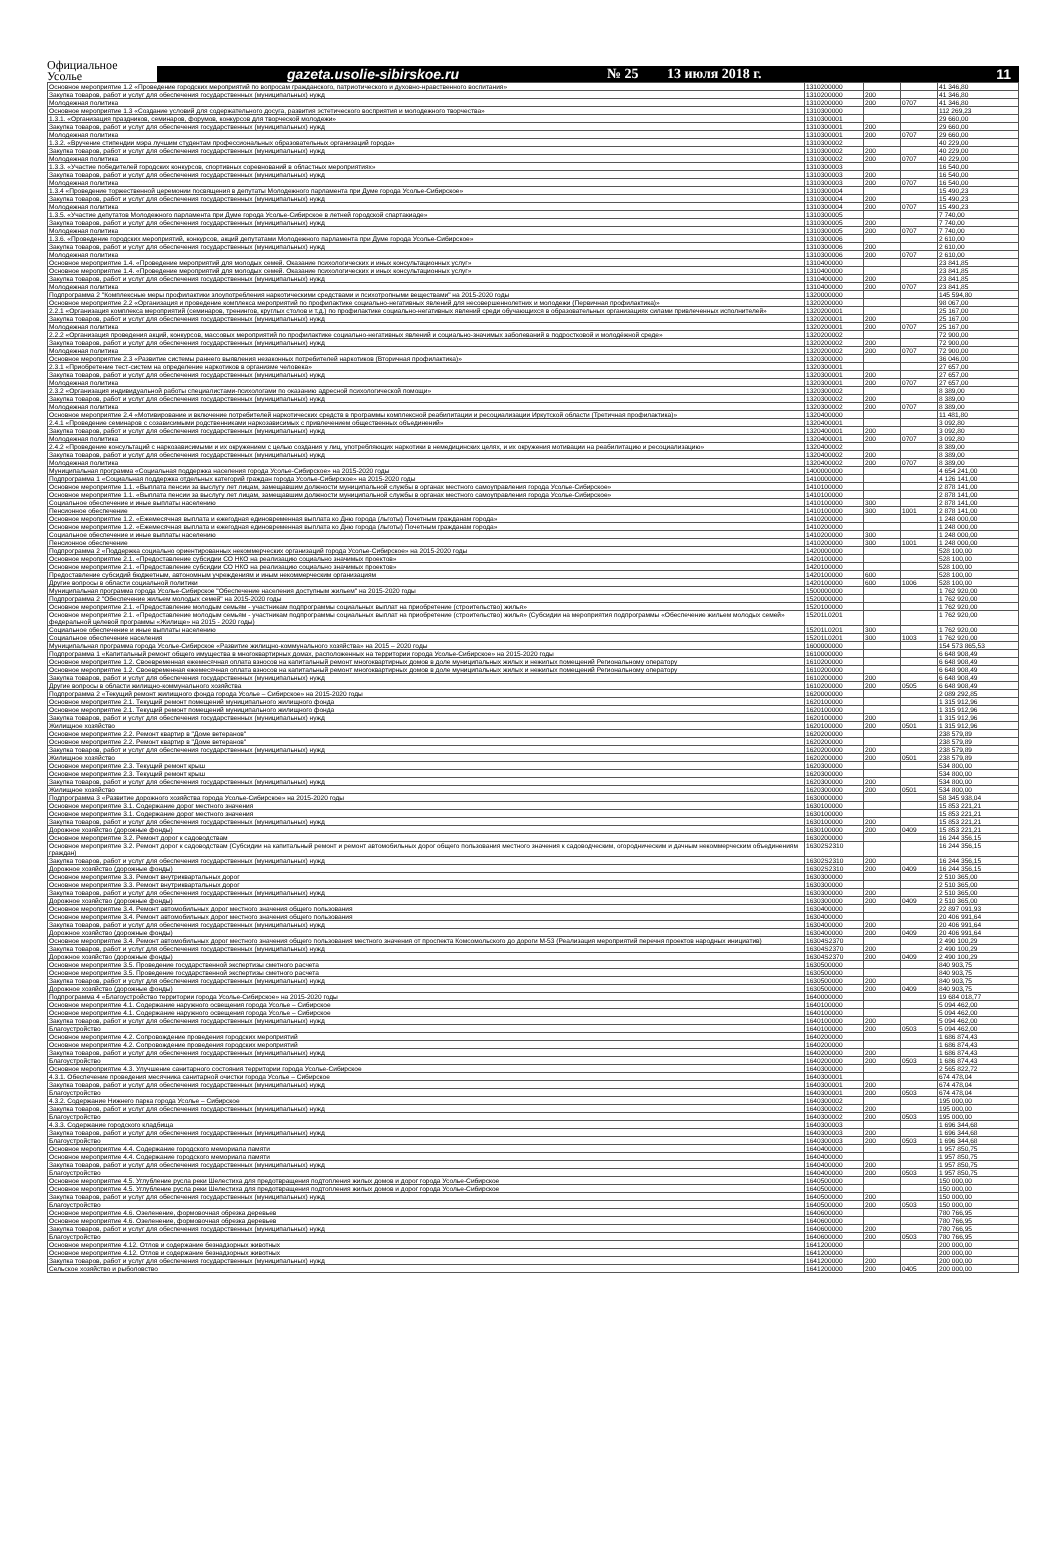Официальное
Усолье
gazeta.usolie-sibirskoe.ru № 25 13 июля 2018 г. 11
| Основное мероприятие 1.2 «Проведение городских мероприятий по вопросам гражданского, патриотического и духовно-нравственного воспитания» | 1310200000 | | | 41 346,80 |
| Закупка товаров, работ и услуг для обеспечения государственных (муниципальных) нужд | 1310200000 | 200 | | 41 346,80 |
| Молодежная политика | 1310200000 | 200 | 0707 | 41 346,80 |
| Основное мероприятие 1.3 «Создание условий для содержательного досуга, развития эстетического восприятия и молодежного творчества» | 1310300000 | | | 112 269,23 |
| 1.3.1. «Организация праздников, семинаров, форумов, конкурсов для творческой молодежи» | 1310300001 | | | 29 660,00 |
| Закупка товаров, работ и услуг для обеспечения государственных (муниципальных) нужд | 1310300001 | 200 | | 29 660,00 |
| Молодежная политика | 1310300001 | 200 | 0707 | 29 660,00 |
| 1.3.2. «Вручение стипендии мэра лучшим студентам профессиональных образовательных организаций города» | 1310300002 | | | 40 229,00 |
| Закупка товаров, работ и услуг для обеспечения государственных (муниципальных) нужд | 1310300002 | 200 | | 40 229,00 |
| Молодежная политика | 1310300002 | 200 | 0707 | 40 229,00 |
| 1.3.3. «Участие победителей городских конкурсов, спортивных соревнований в областных мероприятиях» | 1310300003 | | | 16 540,00 |
| Закупка товаров, работ и услуг для обеспечения государственных (муниципальных) нужд | 1310300003 | 200 | | 16 540,00 |
| Молодежная политика | 1310300003 | 200 | 0707 | 16 540,00 |
| 1.3.4 «Проведение торжественной церемонии посвящения в депутаты Молодежного парламента при Думе города Усолье-Сибирское» | 1310300004 | | | 15 490,23 |
| Закупка товаров, работ и услуг для обеспечения государственных (муниципальных) нужд | 1310300004 | 200 | | 15 490,23 |
| Молодежная политика | 1310300004 | 200 | 0707 | 15 490,23 |
| 1.3.5. «Участие депутатов Молодежного парламента при Думе города Усолье-Сибирское в летней городской спартакиаде» | 1310300005 | | | 7 740,00 |
| Закупка товаров, работ и услуг для обеспечения государственных (муниципальных) нужд | 1310300005 | 200 | | 7 740,00 |
| Молодежная политика | 1310300005 | 200 | 0707 | 7 740,00 |
| 1.3.6. «Проведение городских мероприятий, конкурсов, акций депутатами Молодежного парламента при Думе города Усолье-Сибирское» | 1310300006 | | | 2 610,00 |
| Закупка товаров, работ и услуг для обеспечения государственных (муниципальных) нужд | 1310300006 | 200 | | 2 610,00 |
| Молодежная политика | 1310300006 | 200 | 0707 | 2 610,00 |
| Основное мероприятие 1.4. «Проведение мероприятий для молодых семей. Оказание психологических и иных консультационных услуг» | 1310400000 | | | 23 841,85 |
| Основное мероприятие 1.4. «Проведение мероприятий для молодых семей. Оказание психологических и иных консультационных услуг» | 1310400000 | | | 23 841,85 |
| Закупка товаров, работ и услуг для обеспечения государственных (муниципальных) нужд | 1310400000 | 200 | | 23 841,85 |
| Молодежная политика | 1310400000 | 200 | 0707 | 23 841,85 |
| Подпрограмма 2 "Комплексные меры профилактики злоупотребления наркотическими средствами и психотропными веществами" на 2015-2020 годы | 1320000000 | | | 145 594,80 |
| Основное мероприятие 2.2 «Организация и проведение комплекса мероприятий по профилактике социально-негативных явлений для несовершеннолетних и молодежи (Первичная профилактика)» | 1320200000 | | | 98 067,00 |
| 2.2.1 «Организация комплекса мероприятий (семинаров, тренингов, круглых столов и т.д.) по профилактике социально-негативных явлений среди обучающихся в образовательных организациях силами привлеченных исполнителей» | 1320200001 | | | 25 167,00 |
| Закупка товаров, работ и услуг для обеспечения государственных (муниципальных) нужд | 1320200001 | 200 | | 25 167,00 |
| Молодежная политика | 1320200001 | 200 | 0707 | 25 167,00 |
| 2.2.2 «Организация проведения акций, конкурсов, массовых мероприятий по профилактике социально-негативных явлений и социально-значимых заболеваний в подростковой и молодёжной среде» | 1320200002 | | | 72 900,00 |
| Закупка товаров, работ и услуг для обеспечения государственных (муниципальных) нужд | 1320200002 | 200 | | 72 900,00 |
| Молодежная политика | 1320200002 | 200 | 0707 | 72 900,00 |
| Основное мероприятие 2.3 «Развитие системы раннего выявления незаконных потребителей наркотиков (Вторичная профилактика)» | 1320300000 | | | 36 046,00 |
| 2.3.1 «Приобретение тест-систем на определение наркотиков в организме человека» | 1320300001 | | | 27 657,00 |
| Закупка товаров, работ и услуг для обеспечения государственных (муниципальных) нужд | 1320300001 | 200 | | 27 657,00 |
| Молодежная политика | 1320300001 | 200 | 0707 | 27 657,00 |
| 2.3.2 «Организация индивидуальной работы специалистами-психологами по оказанию адресной психологической помощи» | 1320300002 | | | 8 389,00 |
| Закупка товаров, работ и услуг для обеспечения государственных (муниципальных) нужд | 1320300002 | 200 | | 8 389,00 |
| Молодежная политика | 1320300002 | 200 | 0707 | 8 389,00 |
| Основное мероприятие 2.4 «Мотивирование и включение потребителей наркотических средств в программы комплексной реабилитации и ресоциализации Иркутской области (Третичная профилактика)» | 1320400000 | | | 11 481,80 |
| 2.4.1 «Проведение семинаров с созависимыми родственниками наркозависимых с привлечением общественных объединений» | 1320400001 | | | 3 092,80 |
| Закупка товаров, работ и услуг для обеспечения государственных (муниципальных) нужд | 1320400001 | 200 | | 3 092,80 |
| Молодежная политика | 1320400001 | 200 | 0707 | 3 092,80 |
| 2.4.2 «Проведение консультаций с наркозависимыми и их окружением с целью создания у лиц, употребляющих наркотики в немедицинских целях, и их окружения мотивации на реабилитацию и ресоциализацию» | 1320400002 | | | 8 389,00 |
| Закупка товаров, работ и услуг для обеспечения государственных (муниципальных) нужд | 1320400002 | 200 | | 8 389,00 |
| Молодежная политика | 1320400002 | 200 | 0707 | 8 389,00 |
| Муниципальная программа «Социальная поддержка населения города Усолье-Сибирское» на 2015-2020 годы | 1400000000 | | | 4 654 241,00 |
| Подпрограмма 1 «Социальная поддержка отдельных категорий граждан города Усолье-Сибирское» на 2015-2020 годы | 1410000000 | | | 4 126 141,00 |
| Основное мероприятие 1.1. «Выплата пенсии за выслугу лет лицам, замещавшим должности муниципальной службы в органах местного самоуправления города Усолье-Сибирское» | 1410100000 | | | 2 878 141,00 |
| Основное мероприятие 1.1. «Выплата пенсии за выслугу лет лицам, замещавшим должности муниципальной службы в органах местного самоуправления города Усолье-Сибирское» | 1410100000 | | | 2 878 141,00 |
| Социальное обеспечение и иные выплаты населению | 1410100000 | 300 | | 2 878 141,00 |
| Пенсионное обеспечение | 1410100000 | 300 | 1001 | 2 878 141,00 |
| Основное мероприятие 1.2. «Ежемесячная выплата и ежегодная единовременная выплата ко Дню города (льготы) Почетным гражданам города» | 1410200000 | | | 1 248 000,00 |
| Основное мероприятие 1.2. «Ежемесячная выплата и ежегодная единовременная выплата ко Дню города (льготы) Почетным гражданам города» | 1410200000 | | | 1 248 000,00 |
| Социальное обеспечение и иные выплаты населению | 1410200000 | 300 | | 1 248 000,00 |
| Пенсионное обеспечение | 1410200000 | 300 | 1001 | 1 248 000,00 |
| Подпрограмма 2 «Поддержка социально ориентированных некоммерческих организаций города Усолье-Сибирское» на 2015-2020 годы | 1420000000 | | | 528 100,00 |
| Основное мероприятие 2.1. «Предоставление субсидии СО НКО на реализацию социально значимых проектов» | 1420100000 | | | 528 100,00 |
| Основное мероприятие 2.1. «Предоставление субсидии СО НКО на реализацию социально значимых проектов» | 1420100000 | | | 528 100,00 |
| Предоставление субсидий бюджетным, автономным учреждениям и иным некоммерческим организациям | 1420100000 | 600 | | 528 100,00 |
| Другие вопросы в области социальной политики | 1420100000 | 600 | 1006 | 528 100,00 |
| Муниципальная программа города Усолье-Сибирское "Обеспечение населения доступным жильем" на 2015-2020 годы | 1500000000 | | | 1 762 920,00 |
| Подпрограмма 2 "Обеспечение жильем молодых семей" на 2015-2020 годы | 1520000000 | | | 1 762 920,00 |
| Основное мероприятие 2.1. «Предоставление молодым семьям - участникам подпрограммы социальных выплат на приобретение (строительство) жилья» | 1520100000 | | | 1 762 920,00 |
| Основное мероприятие 2.1. «Предоставление молодым семьям - участникам подпрограммы социальных выплат на приобретение (строительство) жилья» (Субсидии на мероприятия подпрограммы «Обеспечение жильем молодых семей» федеральной целевой программы «Жилище» на 2015 - 2020 годы) | 15201L0201 | | | 1 762 920,00 |
| Социальное обеспечение и иные выплаты населению | 15201L0201 | 300 | | 1 762 920,00 |
| Социальное обеспечение населения | 15201L0201 | 300 | 1003 | 1 762 920,00 |
| Муниципальная программа города Усолье-Сибирское «Развитие жилищно-коммунального хозяйства» на 2015 – 2020 годы | 1600000000 | | | 154 573 865,53 |
| Подпрограмма 1 «Капитальный ремонт общего имущества в многоквартирных домах, расположенных на территории города Усолье-Сибирское» на 2015-2020 годы | 1610000000 | | | 6 648 908,49 |
| Основное мероприятие 1.2. Своевременная ежемесячная оплата взносов на капитальный ремонт многоквартирных домов в доле муниципальных жилых и нежилых помещений Региональному оператору | 1610200000 | | | 6 648 908,49 |
| Основное мероприятие 1.2. Своевременная ежемесячная оплата взносов на капитальный ремонт многоквартирных домов в доле муниципальных жилых и нежилых помещений Региональному оператору | 1610200000 | | | 6 648 908,49 |
| Закупка товаров, работ и услуг для обеспечения государственных (муниципальных) нужд | 1610200000 | 200 | | 6 648 908,49 |
| Другие вопросы в области жилищно-коммунального хозяйства | 1610200000 | 200 | 0505 | 6 648 908,49 |
| Подпрограмма 2 «Текущий ремонт жилищного фонда города Усолье – Сибирское» на 2015-2020 годы | 1620000000 | | | 2 089 292,85 |
| Основное мероприятие 2.1. Текущий ремонт помещений муниципального жилищного фонда | 1620100000 | | | 1 315 912,96 |
| Основное мероприятие 2.1. Текущий ремонт помещений муниципального жилищного фонда | 1620100000 | | | 1 315 912,96 |
| Закупка товаров, работ и услуг для обеспечения государственных (муниципальных) нужд | 1620100000 | 200 | | 1 315 912,96 |
| Жилищное хозяйство | 1620100000 | 200 | 0501 | 1 315 912,96 |
| Основное мероприятие 2.2. Ремонт квартир в "Доме ветеранов" | 1620200000 | | | 238 579,89 |
| Основное мероприятие 2.2. Ремонт квартир в "Доме ветеранов" | 1620200000 | | | 238 579,89 |
| Закупка товаров, работ и услуг для обеспечения государственных (муниципальных) нужд | 1620200000 | 200 | | 238 579,89 |
| Жилищное хозяйство | 1620200000 | 200 | 0501 | 238 579,89 |
| Основное мероприятие 2.3. Текущий ремонт крыш | 1620300000 | | | 534 800,00 |
| Основное мероприятие 2.3. Текущий ремонт крыш | 1620300000 | | | 534 800,00 |
| Закупка товаров, работ и услуг для обеспечения государственных (муниципальных) нужд | 1620300000 | 200 | | 534 800,00 |
| Жилищное хозяйство | 1620300000 | 200 | 0501 | 534 800,00 |
| Подпрограмма 3 «Развитие дорожного хозяйства города Усолье-Сибирское» на 2015-2020 годы | 1630000000 | | | 58 345 938,04 |
| Основное мероприятие 3.1. Содержание дорог местного значения | 1630100000 | | | 15 853 221,21 |
| Основное мероприятие 3.1. Содержание дорог местного значения | 1630100000 | | | 15 853 221,21 |
| Закупка товаров, работ и услуг для обеспечения государственных (муниципальных) нужд | 1630100000 | 200 | | 15 853 221,21 |
| Дорожное хозяйство (дорожные фонды) | 1630100000 | 200 | 0409 | 15 853 221,21 |
| Основное мероприятие 3.2. Ремонт дорог к садоводствам | 1630200000 | | | 16 244 356,15 |
| Основное мероприятие 3.2. Ремонт дорог к садоводствам (Субсидии на капитальный ремонт и ремонт автомобильных дорог общего пользования местного значения к садоводческим, огородническим и дачным некоммерческим объединениям граждан) | 16302S2310 | | | 16 244 356,15 |
| Закупка товаров, работ и услуг для обеспечения государственных (муниципальных) нужд | 16302S2310 | 200 | | 16 244 356,15 |
| Дорожное хозяйство (дорожные фонды) | 16302S2310 | 200 | 0409 | 16 244 356,15 |
| Основное мероприятие 3.3. Ремонт внутриквартальных дорог | 1630300000 | | | 2 510 365,00 |
| Основное мероприятие 3.3. Ремонт внутриквартальных дорог | 1630300000 | | | 2 510 365,00 |
| Закупка товаров, работ и услуг для обеспечения государственных (муниципальных) нужд | 1630300000 | 200 | | 2 510 365,00 |
| Дорожное хозяйство (дорожные фонды) | 1630300000 | 200 | 0409 | 2 510 365,00 |
| Основное мероприятие 3.4. Ремонт автомобильных дорог местного значения общего пользования | 1630400000 | | | 22 897 091,93 |
| Основное мероприятие 3.4. Ремонт автомобильных дорог местного значения общего пользования | 1630400000 | | | 20 406 991,64 |
| Закупка товаров, работ и услуг для обеспечения государственных (муниципальных) нужд | 1630400000 | 200 | | 20 406 991,64 |
| Дорожное хозяйство (дорожные фонды) | 1630400000 | 200 | 0409 | 20 406 991,64 |
| Основное мероприятие 3.4. Ремонт автомобильных дорог местного значения общего пользования местного значения от проспекта Комсомольского до дороги М-53 (Реализация мероприятий перечня проектов народных инициатив) | 16304S2370 | | | 2 490 100,29 |
| Закупка товаров, работ и услуг для обеспечения государственных (муниципальных) нужд | 16304S2370 | 200 | | 2 490 100,29 |
| Дорожное хозяйство (дорожные фонды) | 16304S2370 | 200 | 0409 | 2 490 100,29 |
| Основное мероприятие 3.5. Проведение государственной экспертизы сметного расчета | 1630500000 | | | 840 903,75 |
| Основное мероприятие 3.5. Проведение государственной экспертизы сметного расчета | 1630500000 | | | 840 903,75 |
| Закупка товаров, работ и услуг для обеспечения государственных (муниципальных) нужд | 1630500000 | 200 | | 840 903,75 |
| Дорожное хозяйство (дорожные фонды) | 1630500000 | 200 | 0409 | 840 903,75 |
| Подпрограмма 4 «Благоустройство территории города Усолье-Сибирское» на 2015-2020 годы | 1640000000 | | | 19 684 018,77 |
| Основное мероприятие 4.1. Содержание наружного освещения города Усолье – Сибирское | 1640100000 | | | 5 094 462,00 |
| Основное мероприятие 4.1. Содержание наружного освещения города Усолье – Сибирское | 1640100000 | | | 5 094 462,00 |
| Закупка товаров, работ и услуг для обеспечения государственных (муниципальных) нужд | 1640100000 | 200 | | 5 094 462,00 |
| Благоустройство | 1640100000 | 200 | 0503 | 5 094 462,00 |
| Основное мероприятие 4.2. Сопровождение проведения городских мероприятий | 1640200000 | | | 1 686 874,43 |
| Основное мероприятие 4.2. Сопровождение проведения городских мероприятий | 1640200000 | | | 1 686 874,43 |
| Закупка товаров, работ и услуг для обеспечения государственных (муниципальных) нужд | 1640200000 | 200 | | 1 686 874,43 |
| Благоустройство | 1640200000 | 200 | 0503 | 1 686 874,43 |
| Основное мероприятие 4.3. Улучшение санитарного состояния территории города Усолье-Сибирское | 1640300000 | | | 2 565 822,72 |
| 4.3.1. Обеспечение проведения месячника санитарной очистки города Усолье – Сибирское | 1640300001 | | | 674 478,04 |
| Закупка товаров, работ и услуг для обеспечения государственных (муниципальных) нужд | 1640300001 | 200 | | 674 478,04 |
| Благоустройство | 1640300001 | 200 | 0503 | 674 478,04 |
| 4.3.2. Содержание Нижнего парка города Усолье – Сибирское | 1640300002 | | | 195 000,00 |
| Закупка товаров, работ и услуг для обеспечения государственных (муниципальных) нужд | 1640300002 | 200 | | 195 000,00 |
| Благоустройство | 1640300002 | 200 | 0503 | 195 000,00 |
| 4.3.3. Содержание городского кладбища | 1640300003 | | | 1 696 344,68 |
| Закупка товаров, работ и услуг для обеспечения государственных (муниципальных) нужд | 1640300003 | 200 | | 1 696 344,68 |
| Благоустройство | 1640300003 | 200 | 0503 | 1 696 344,68 |
| Основное мероприятие 4.4. Содержание городского мемориала памяти | 1640400000 | | | 1 957 850,75 |
| Основное мероприятие 4.4. Содержание городского мемориала памяти | 1640400000 | | | 1 957 850,75 |
| Закупка товаров, работ и услуг для обеспечения государственных (муниципальных) нужд | 1640400000 | 200 | | 1 957 850,75 |
| Благоустройство | 1640400000 | 200 | 0503 | 1 957 850,75 |
| Основное мероприятие 4.5. Углубление русла реки Шелестиха для предотвращения подтопления жилых домов и дорог города Усолье-Сибирское | 1640500000 | | | 150 000,00 |
| Основное мероприятие 4.5. Углубление русла реки Шелестиха для предотвращения подтопления жилых домов и дорог города Усолье-Сибирское | 1640500000 | | | 150 000,00 |
| Закупка товаров, работ и услуг для обеспечения государственных (муниципальных) нужд | 1640500000 | 200 | | 150 000,00 |
| Благоустройство | 1640500000 | 200 | 0503 | 150 000,00 |
| Основное мероприятие 4.6. Озеленение, формовочная обрезка деревьев | 1640600000 | | | 780 766,95 |
| Основное мероприятие 4.6. Озеленение, формовочная обрезка деревьев | 1640600000 | | | 780 766,95 |
| Закупка товаров, работ и услуг для обеспечения государственных (муниципальных) нужд | 1640600000 | 200 | | 780 766,95 |
| Благоустройство | 1640600000 | 200 | 0503 | 780 766,95 |
| Основное мероприятие 4.12. Отлов и содержание безнадзорных животных | 1641200000 | | | 200 000,00 |
| Основное мероприятие 4.12. Отлов и содержание безнадзорных животных | 1641200000 | | | 200 000,00 |
| Закупка товаров, работ и услуг для обеспечения государственных (муниципальных) нужд | 1641200000 | 200 | | 200 000,00 |
| Сельское хозяйство и рыболовство | 1641200000 | 200 | 0405 | 200 000,00 |